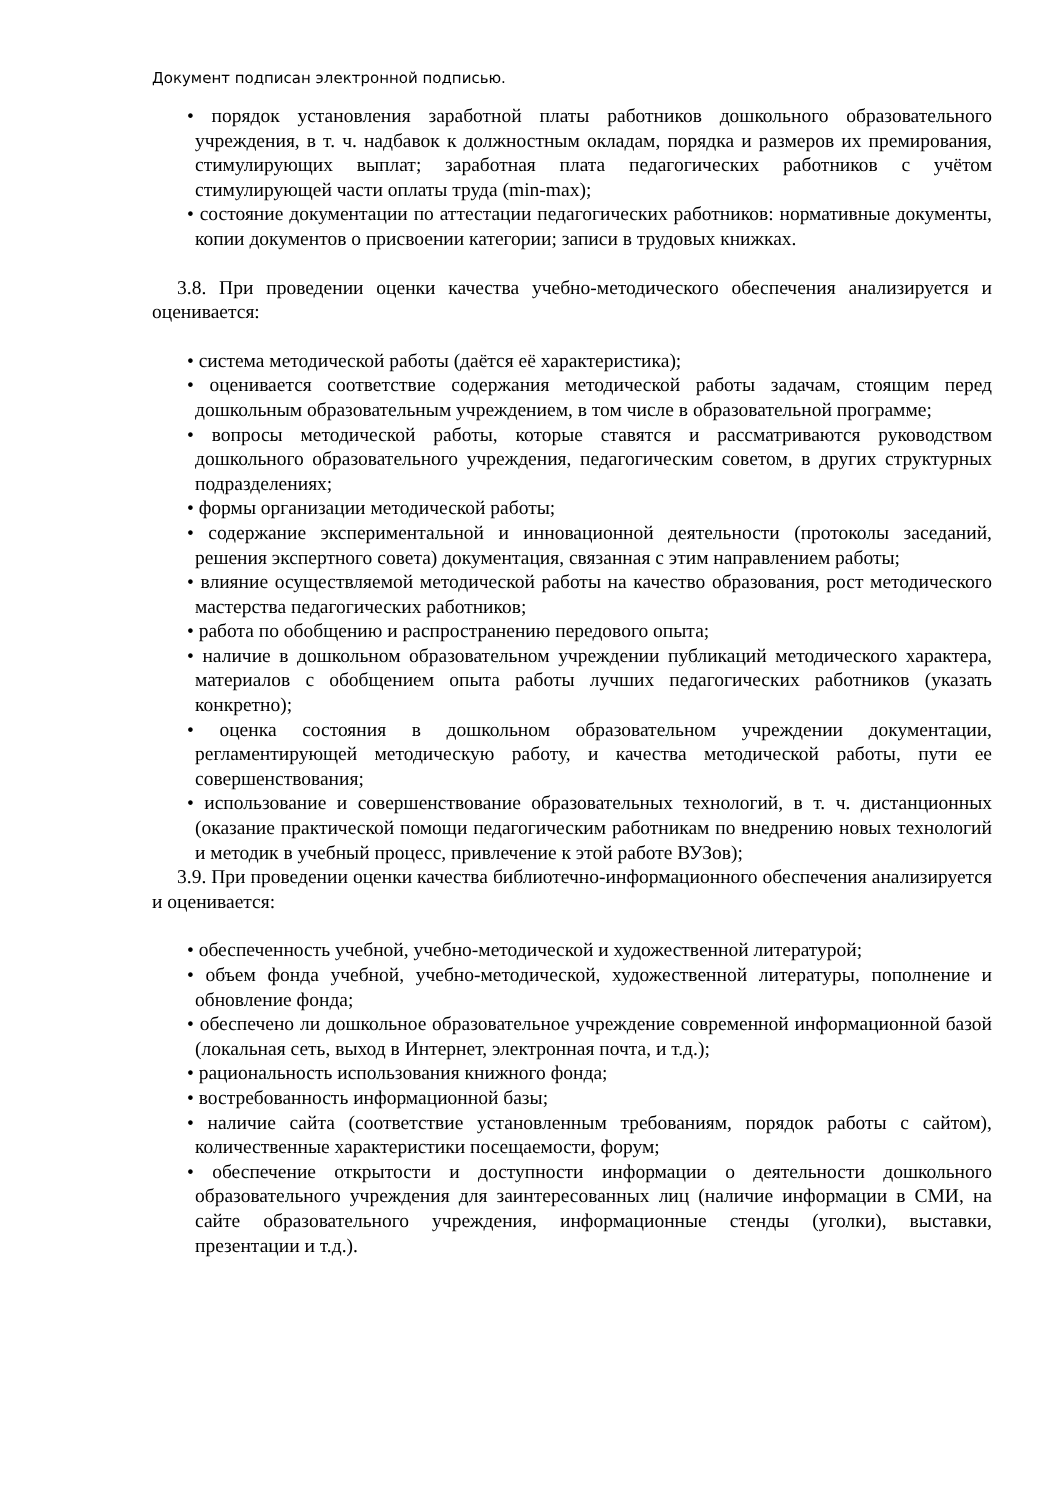Документ подписан электронной подписью.
• порядок установления заработной платы работников дошкольного образовательного учреждения, в т. ч. надбавок к должностным окладам, порядка и размеров их премирования, стимулирующих выплат; заработная плата педагогических работников с учётом стимулирующей части оплаты труда (min-max);
• состояние документации по аттестации педагогических работников: нормативные документы, копии документов о присвоении категории; записи в трудовых книжках.
3.8. При проведении оценки качества учебно-методического обеспечения анализируется и оценивается:
• система методической работы (даётся её характеристика);
• оценивается соответствие содержания методической работы задачам, стоящим перед дошкольным образовательным учреждением, в том числе в образовательной программе;
• вопросы методической работы, которые ставятся и рассматриваются руководством дошкольного образовательного учреждения, педагогическим советом, в других структурных подразделениях;
• формы организации методической работы;
• содержание экспериментальной и инновационной деятельности (протоколы заседаний, решения экспертного совета) документация, связанная с этим направлением работы;
• влияние осуществляемой методической работы на качество образования, рост методического мастерства педагогических работников;
• работа по обобщению и распространению передового опыта;
• наличие в дошкольном образовательном учреждении публикаций методического характера, материалов с обобщением опыта работы лучших педагогических работников (указать конкретно);
• оценка состояния в дошкольном образовательном учреждении документации, регламентирующей методическую работу, и качества методической работы, пути ее совершенствования;
• использование и совершенствование образовательных технологий, в т. ч. дистанционных (оказание практической помощи педагогическим работникам по внедрению новых технологий и методик в учебный процесс, привлечение к этой работе ВУЗов);
3.9. При проведении оценки качества библиотечно-информационного обеспечения анализируется и оценивается:
• обеспеченность учебной, учебно-методической и художественной литературой;
• объем фонда учебной, учебно-методической, художественной литературы, пополнение и обновление фонда;
• обеспечено ли дошкольное образовательное учреждение современной информационной базой (локальная сеть, выход в Интернет, электронная почта, и т.д.);
• рациональность использования книжного фонда;
• востребованность информационной базы;
• наличие сайта (соответствие установленным требованиям, порядок работы с сайтом), количественные характеристики посещаемости, форум;
• обеспечение открытости и доступности информации о деятельности дошкольного образовательного учреждения для заинтересованных лиц (наличие информации в СМИ, на сайте образовательного учреждения, информационные стенды (уголки), выставки, презентации и т.д.).